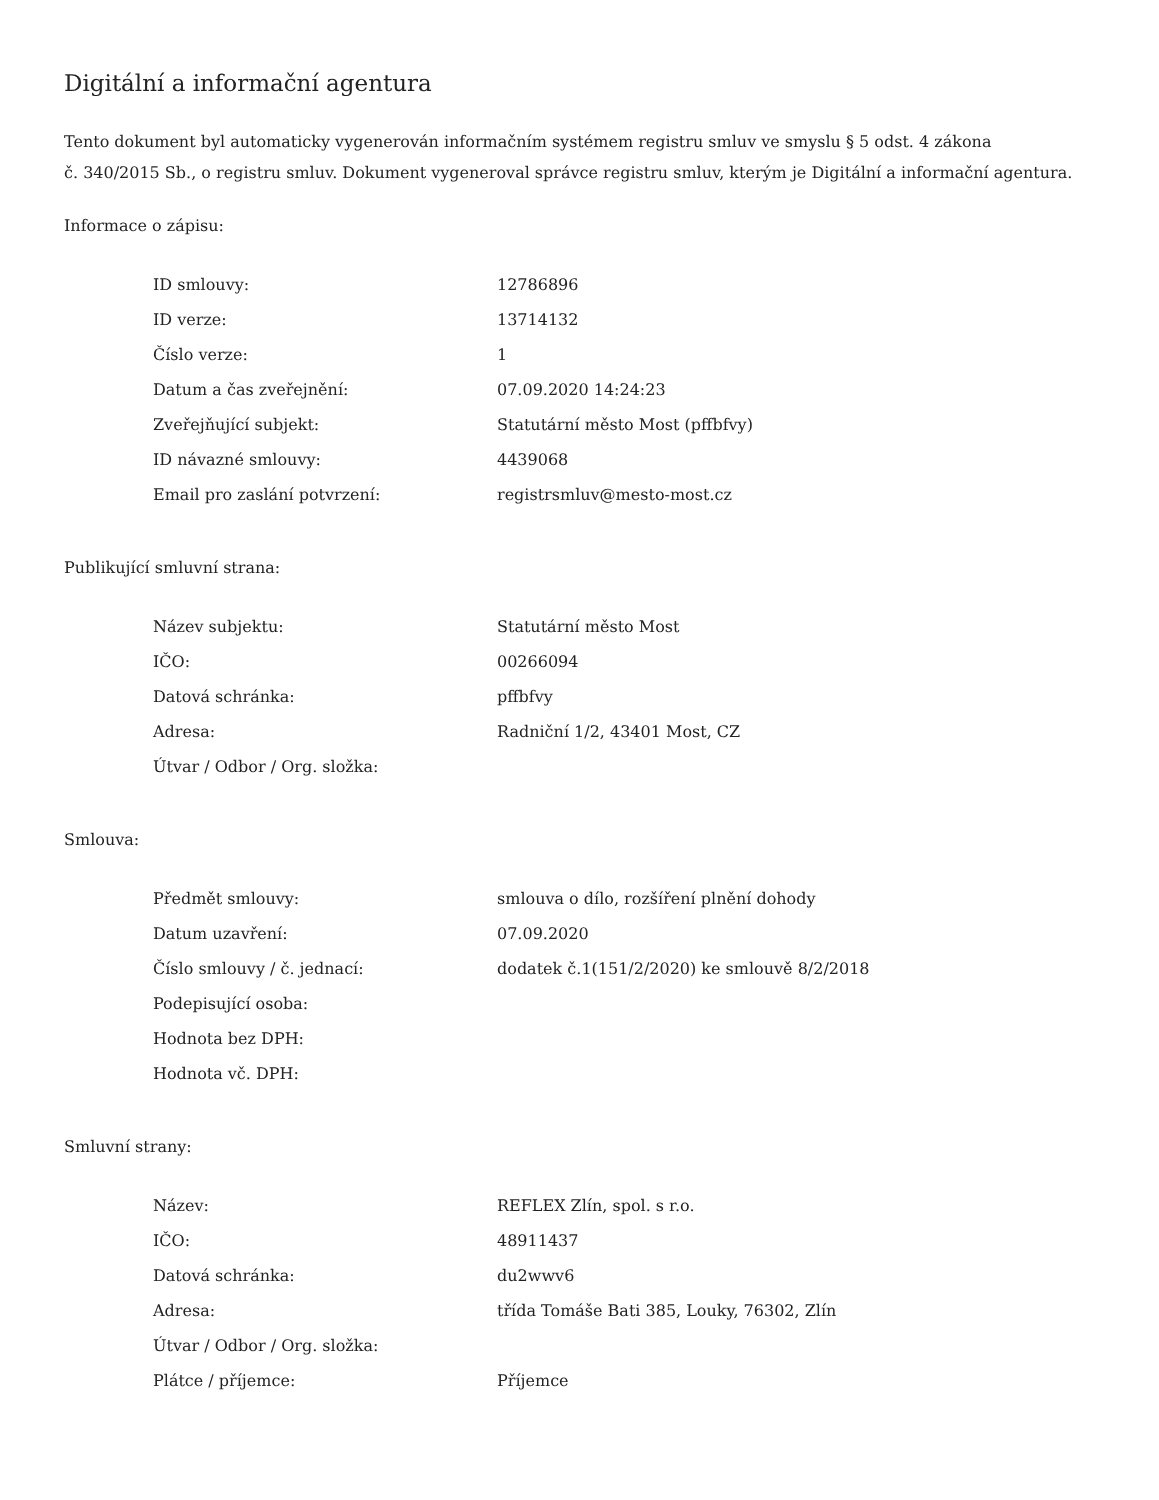Digitální a informační agentura
Tento dokument byl automaticky vygenerován informačním systémem registru smluv ve smyslu § 5 odst. 4 zákona
č. 340/2015 Sb., o registru smluv. Dokument vygeneroval správce registru smluv, kterým je Digitální a informační agentura.
Informace o zápisu:
| ID smlouvy: | 12786896 |
| ID verze: | 13714132 |
| Číslo verze: | 1 |
| Datum a čas zveřejnění: | 07.09.2020 14:24:23 |
| Zveřejňující subjekt: | Statutární město Most (pffbfvy) |
| ID návazné smlouvy: | 4439068 |
| Email pro zaslání potvrzení: | registrsmluv@mesto-most.cz |
Publikující smluvní strana:
| Název subjektu: | Statutární město Most |
| IČO: | 00266094 |
| Datová schránka: | pffbfvy |
| Adresa: | Radniční 1/2, 43401 Most, CZ |
| Útvar / Odbor / Org. složka: | |
Smlouva:
| Předmět smlouvy: | smlouva o dílo, rozšíření plnění dohody |
| Datum uzavření: | 07.09.2020 |
| Číslo smlouvy / č. jednací: | dodatek č.1(151/2/2020) ke smlouvě 8/2/2018 |
| Podepisující osoba: | |
| Hodnota bez DPH: | |
| Hodnota vč. DPH: | |
Smluvní strany:
| Název: | REFLEX Zlín, spol. s r.o. |
| IČO: | 48911437 |
| Datová schránka: | du2wwv6 |
| Adresa: | třída Tomáše Bati 385, Louky, 76302, Zlín |
| Útvar / Odbor / Org. složka: | |
| Plátce / příjemce: | Příjemce |